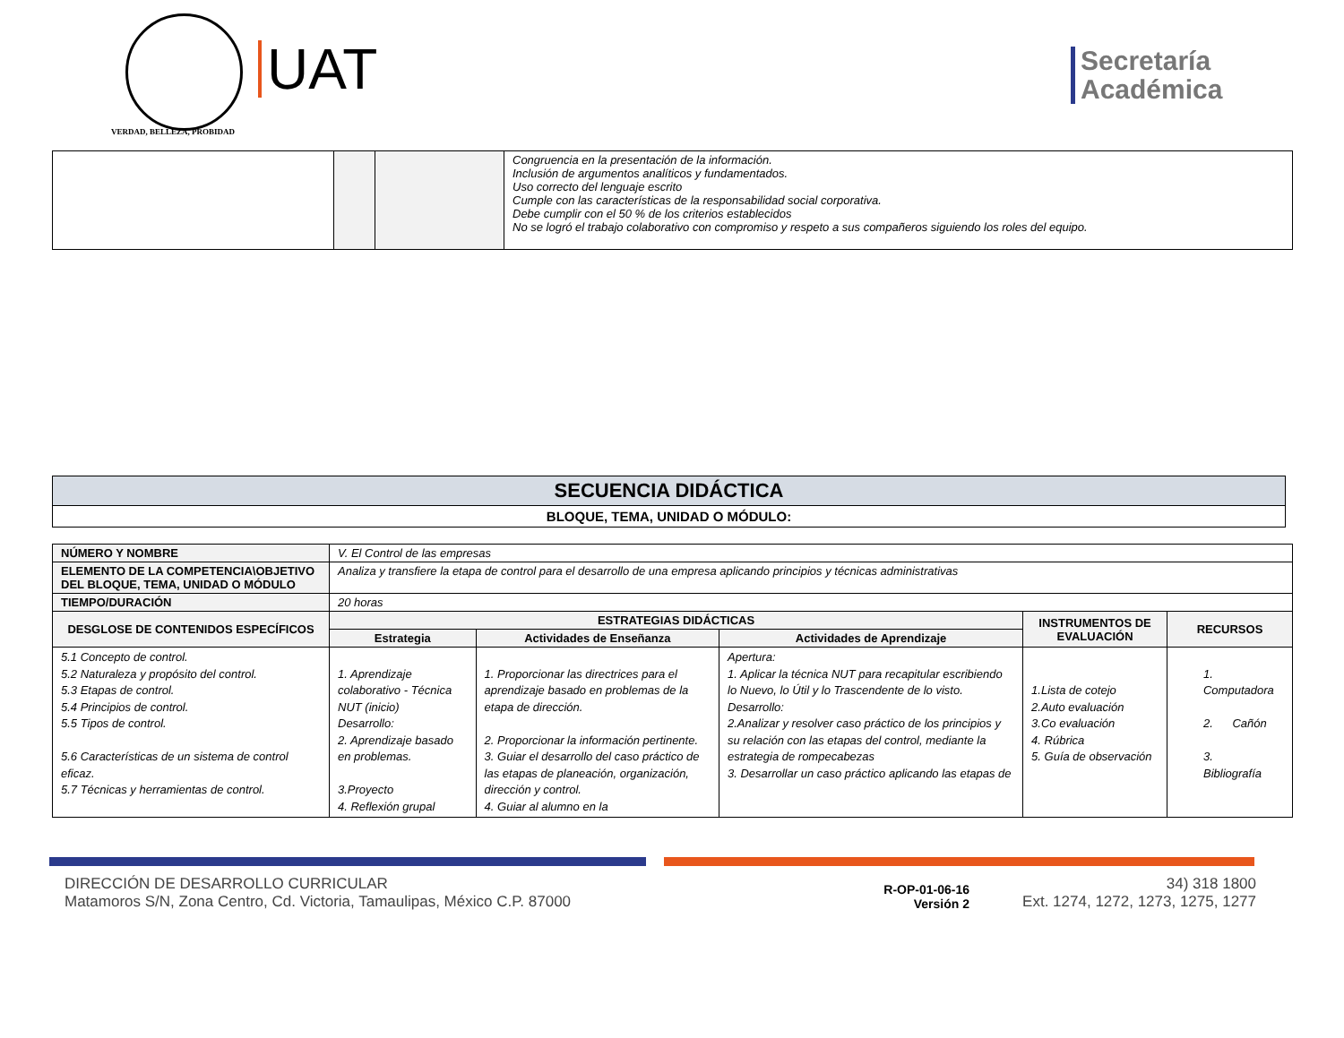VERDAD, BELLEZA, PROBIDAD
UAT
Secretaría
Académica
| | | | Congruencia en la presentación de la información. Inclusión de argumentos analíticos y fundamentados. Uso correcto del lenguaje escrito Cumple con las características de la responsabilidad social corporativa. Debe cumplir con el 50 % de los criterios establecidos No se logró el trabajo colaborativo con compromiso y respeto a sus compañeros siguiendo los roles del equipo. |
SECUENCIA DIDÁCTICA
BLOQUE, TEMA, UNIDAD O MÓDULO:
| NÚMERO Y NOMBRE | V. El Control de las empresas | | | | |
| ELEMENTO DE LA COMPETENCIA\OBJETIVO DEL BLOQUE, TEMA, UNIDAD O MÓDULO | Analiza y transfiere la etapa de control para el desarrollo de una empresa aplicando principios y técnicas administrativas | | | | |
| TIEMPO/DURACIÓN | 20 horas | | | | |
| DESGLOSE DE CONTENIDOS ESPECÍFICOS | ESTRATEGIAS DIDÁCTICAS | | | INSTRUMENTOS DE EVALUACIÓN | RECURSOS |
| | Estrategia | Actividades de Enseñanza | Actividades de Aprendizaje | | |
| 5.1 Concepto de control. 5.2 Naturaleza y propósito del control. 5.3 Etapas de control. 5.4 Principios de control. 5.5 Tipos de control. 5.6 Características de un sistema de control eficaz. 5.7 Técnicas y herramientas de control. | 1. Aprendizaje colaborativo - Técnica NUT (inicio) Desarrollo: 2. Aprendizaje basado en problemas. 3.Proyecto 4. Reflexión grupal | 1. Proporcionar las directrices para el aprendizaje basado en problemas de la etapa de dirección. 2. Proporcionar la información pertinente. 3. Guiar el desarrollo del caso práctico de las etapas de planeación, organización, dirección y control. 4. Guiar al alumno en la | Apertura: 1. Aplicar la técnica NUT para recapitular escribiendo lo Nuevo, lo Útil y lo Trascendente de lo visto. Desarrollo: 2.Analizar y resolver caso práctico de los principios y su relación con las etapas del control, mediante la estrategia de rompecabezas 3. Desarrollar un caso práctico aplicando las etapas de | 1.Lista de cotejo 2.Auto evaluación 3.Co evaluación 4. Rúbrica 5. Guía de observación | 1. Computadora 2. Cañón 3. Bibliografía |
DIRECCIÓN DE DESARROLLO CURRICULAR
Matamoros S/N, Zona Centro, Cd. Victoria, Tamaulipas, México C.P. 87000
R-OP-01-06-16
Versión 2
34) 318 1800
Ext. 1274, 1272, 1273, 1275, 1277